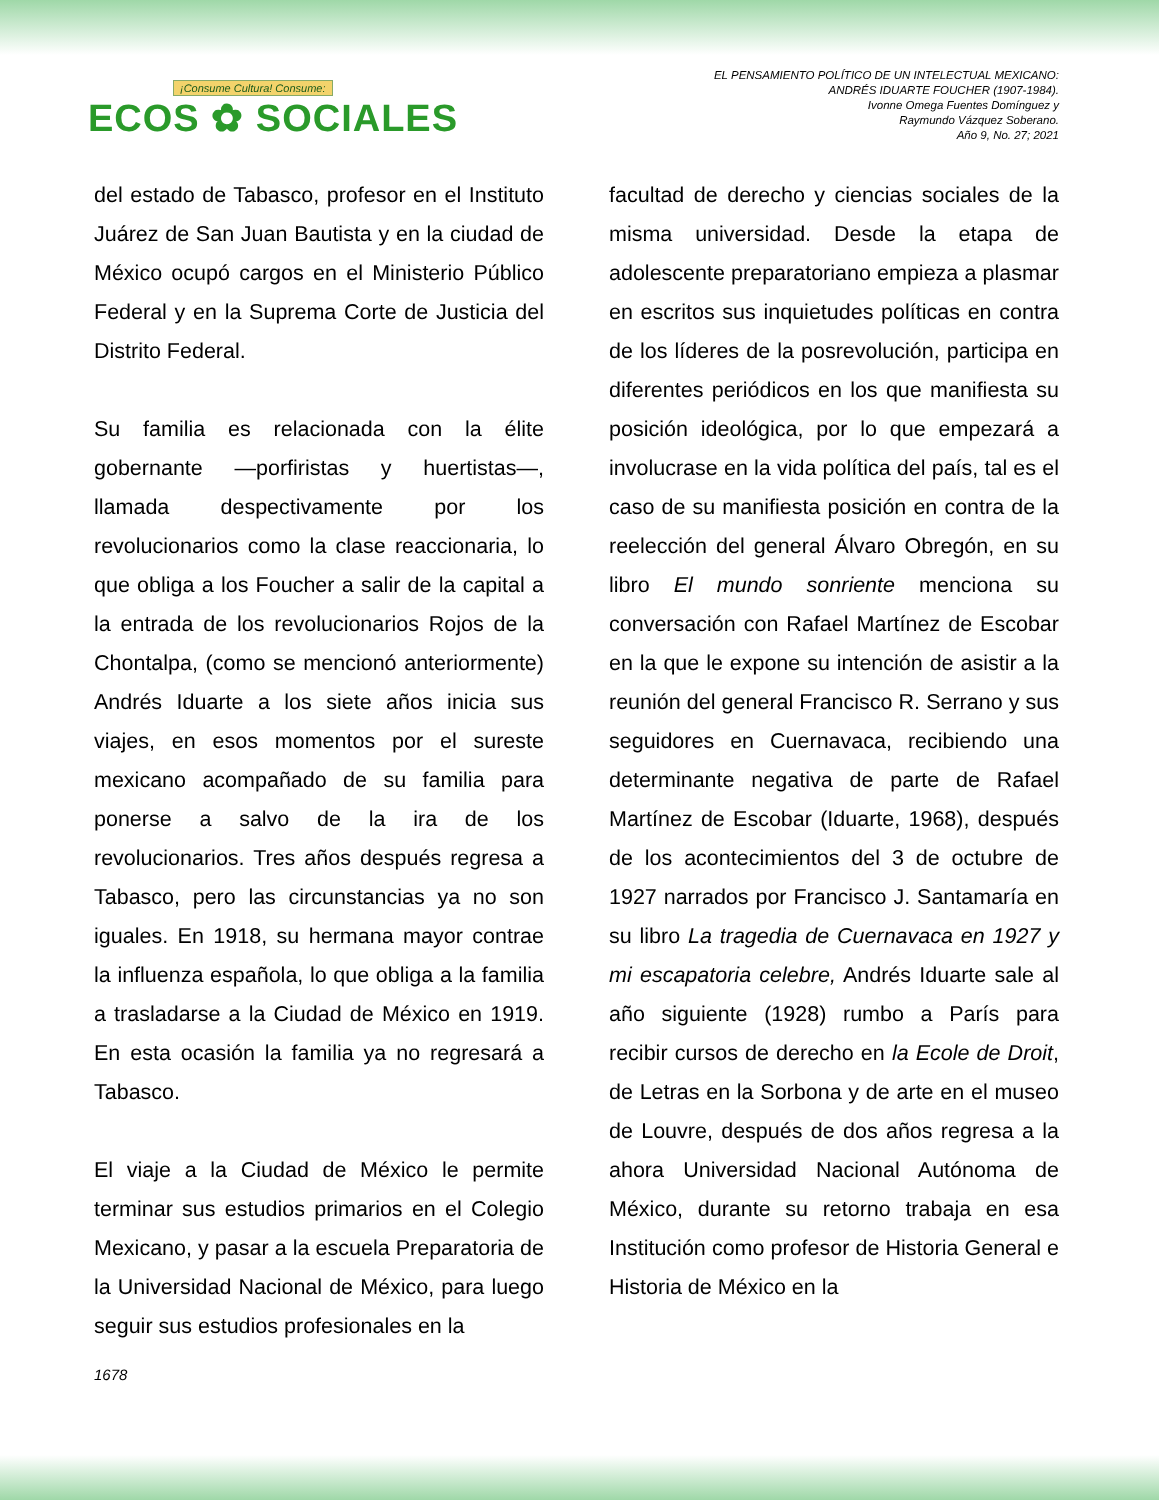¡Consume Cultura! Consume:
ECOS ✿ SOCIALES
EL PENSAMIENTO POLÍTICO DE UN INTELECTUAL MEXICANO:
ANDRÉS IDUARTE FOUCHER (1907-1984).
Ivonne Omega Fuentes Domínguez y
Raymundo Vázquez Soberano.
Año 9, No. 27; 2021
del estado de Tabasco, profesor en el Instituto Juárez de San Juan Bautista y en la ciudad de México ocupó cargos en el Ministerio Público Federal y en la Suprema Corte de Justicia del Distrito Federal.
Su familia es relacionada con la élite gobernante —porfiristas y huertistas—, llamada despectivamente por los revolucionarios como la clase reaccionaria, lo que obliga a los Foucher a salir de la capital a la entrada de los revolucionarios Rojos de la Chontalpa, (como se mencionó anteriormente) Andrés Iduarte a los siete años inicia sus viajes, en esos momentos por el sureste mexicano acompañado de su familia para ponerse a salvo de la ira de los revolucionarios. Tres años después regresa a Tabasco, pero las circunstancias ya no son iguales. En 1918, su hermana mayor contrae la influenza española, lo que obliga a la familia a trasladarse a la Ciudad de México en 1919. En esta ocasión la familia ya no regresará a Tabasco.
El viaje a la Ciudad de México le permite terminar sus estudios primarios en el Colegio Mexicano, y pasar a la escuela Preparatoria de la Universidad Nacional de México, para luego seguir sus estudios profesionales en la
facultad de derecho y ciencias sociales de la misma universidad. Desde la etapa de adolescente preparatoriano empieza a plasmar en escritos sus inquietudes políticas en contra de los líderes de la posrevolución, participa en diferentes periódicos en los que manifiesta su posición ideológica, por lo que empezará a involucrase en la vida política del país, tal es el caso de su manifiesta posición en contra de la reelección del general Álvaro Obregón, en su libro El mundo sonriente menciona su conversación con Rafael Martínez de Escobar en la que le expone su intención de asistir a la reunión del general Francisco R. Serrano y sus seguidores en Cuernavaca, recibiendo una determinante negativa de parte de Rafael Martínez de Escobar (Iduarte, 1968), después de los acontecimientos del 3 de octubre de 1927 narrados por Francisco J. Santamaría en su libro La tragedia de Cuernavaca en 1927 y mi escapatoria celebre, Andrés Iduarte sale al año siguiente (1928) rumbo a París para recibir cursos de derecho en la Ecole de Droit, de Letras en la Sorbona y de arte en el museo de Louvre, después de dos años regresa a la ahora Universidad Nacional Autónoma de México, durante su retorno trabaja en esa Institución como profesor de Historia General e Historia de México en la
1678